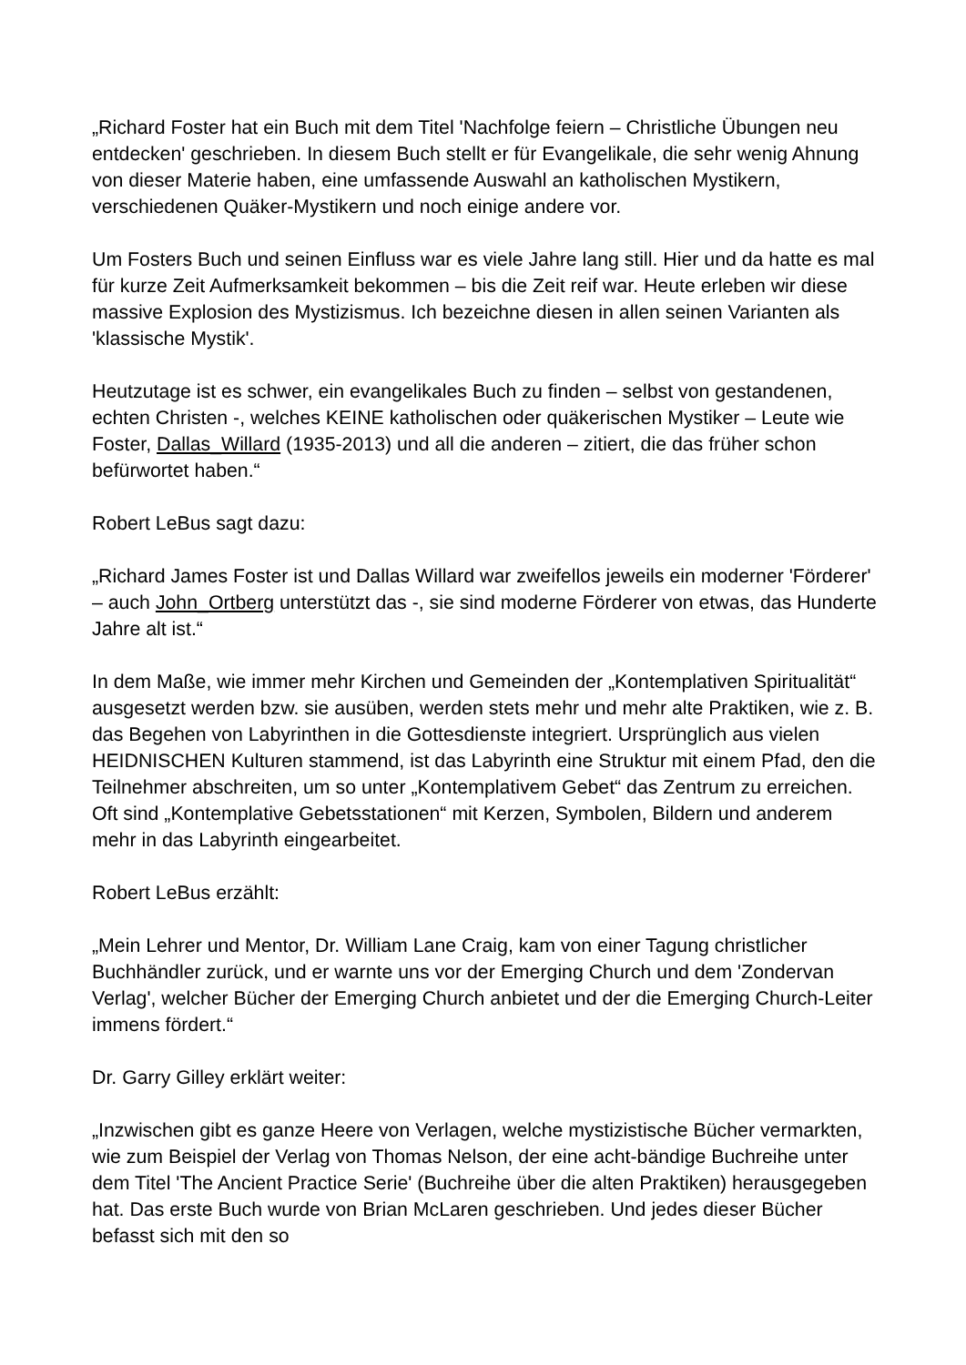„Richard Foster hat ein Buch mit dem Titel 'Nachfolge feiern – Christliche Übungen neu entdecken' geschrieben. In diesem Buch stellt er für Evangelikale, die sehr wenig Ahnung von dieser Materie haben, eine umfassende Auswahl an katholischen Mystikern, verschiedenen Quäker-Mystikern und noch einige andere vor.
Um Fosters Buch und seinen Einfluss war es viele Jahre lang still. Hier und da hatte es mal für kurze Zeit Aufmerksamkeit bekommen – bis die Zeit reif war. Heute erleben wir diese massive Explosion des Mystizismus. Ich bezeichne diesen in allen seinen Varianten als 'klassische Mystik'.
Heutzutage ist es schwer, ein evangelikales Buch zu finden – selbst von gestandenen, echten Christen -, welches KEINE katholischen oder quäkerischen Mystiker – Leute wie Foster, Dallas_Willard (1935-2013) und all die anderen – zitiert, die das früher schon befürwortet haben.“
Robert LeBus sagt dazu:
„Richard James Foster ist und Dallas Willard war zweifellos jeweils ein moderner 'Förderer' – auch John_Ortberg unterstützt das -, sie sind moderne Förderer von etwas, das Hunderte Jahre alt ist.“
In dem Maße, wie immer mehr Kirchen und Gemeinden der „Kontemplativen Spiritualität“ ausgesetzt werden bzw. sie ausüben, werden stets mehr und mehr alte Praktiken, wie z. B. das Begehen von Labyrinthen in die Gottesdienste integriert. Ursprünglich aus vielen HEIDNISCHEN Kulturen stammend, ist das Labyrinth eine Struktur mit einem Pfad, den die Teilnehmer abschreiten, um so unter „Kontemplativem Gebet“ das Zentrum zu erreichen. Oft sind „Kontemplative Gebetsstationen“ mit Kerzen, Symbolen, Bildern und anderem mehr in das Labyrinth eingearbeitet.
Robert LeBus erzählt:
„Mein Lehrer und Mentor, Dr. William Lane Craig, kam von einer Tagung christlicher Buchhändler zurück, und er warnte uns vor der Emerging Church und dem 'Zondervan Verlag', welcher Bücher der Emerging Church anbietet und der die Emerging Church-Leiter immens fördert.“
Dr. Garry Gilley erklärt weiter:
„Inzwischen gibt es ganze Heere von Verlagen, welche mystizistische Bücher vermarkten, wie zum Beispiel der Verlag von Thomas Nelson, der eine acht-bändige Buchreihe unter dem Titel 'The Ancient Practice Serie' (Buchreihe über die alten Praktiken) herausgegeben hat. Das erste Buch wurde von Brian McLaren geschrieben. Und jedes dieser Bücher befasst sich mit den so